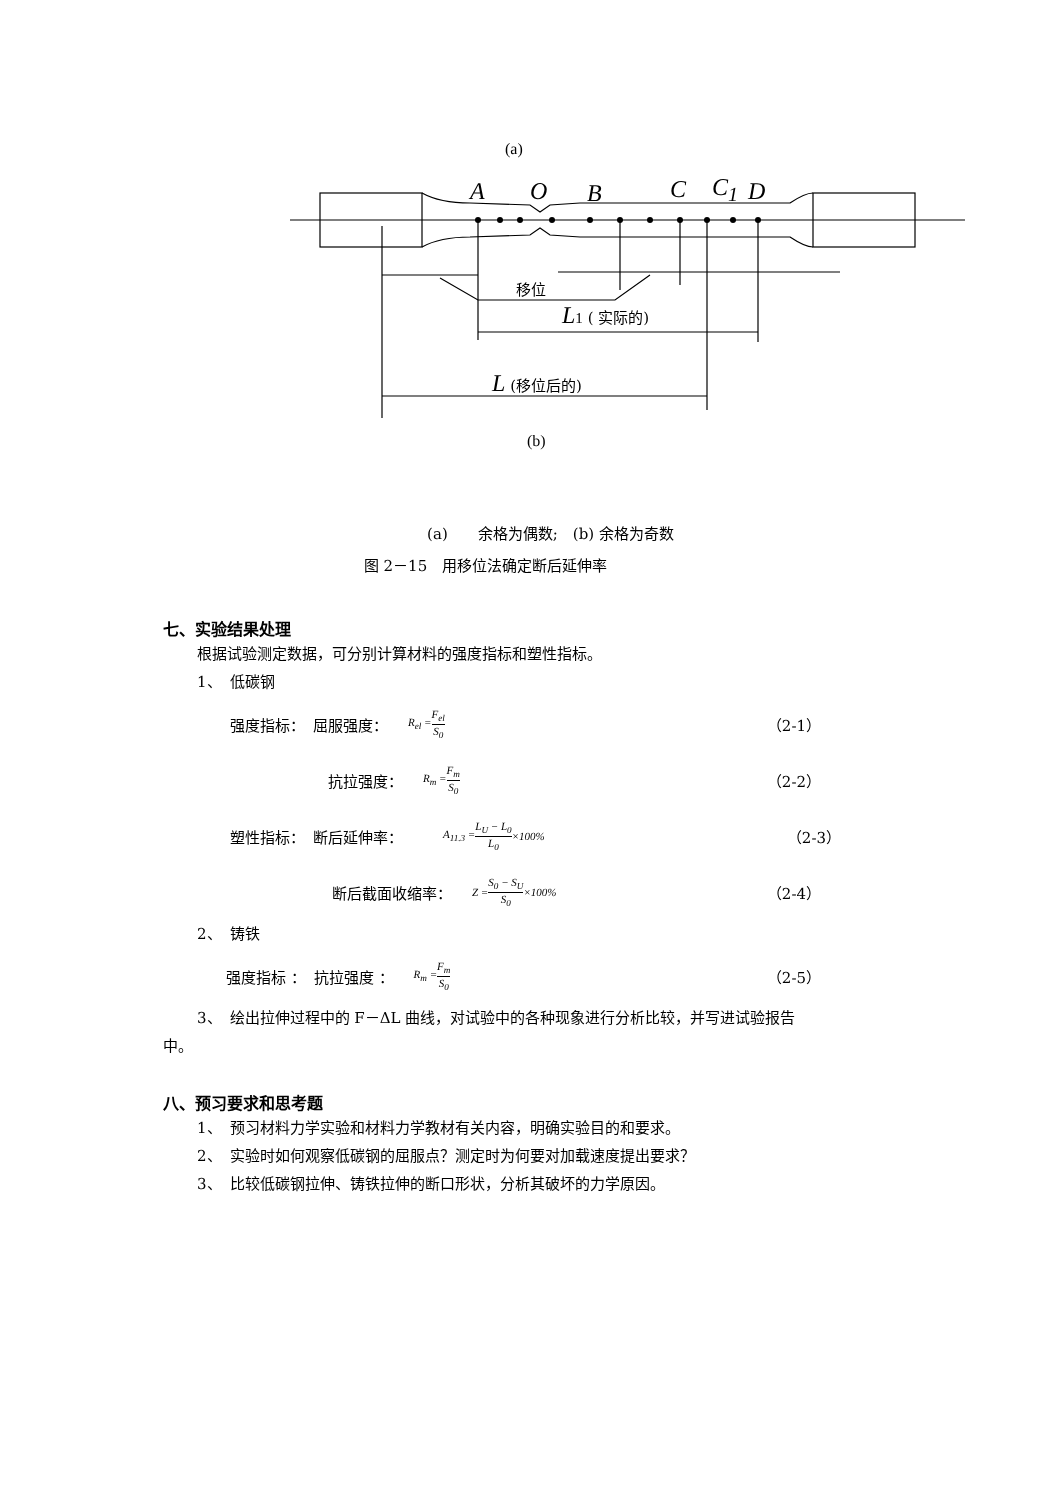(a)
A O B C C<sub>1</sub> D
移位
L 1 ( 实际的)
L (移位后的)
(b)
(a)　　余格为偶数;　(b) 余格为奇数
图 2－15　用移位法确定断后延伸率
七、实验结果处理
根据试验测定数据，可分别计算材料的强度指标和塑性指标。
1、　低碳钢
强度指标：　屈服强度： R<sub>el</sub> = F<sub>el</sub> S<sub>0</sub> （2-1）
抗拉强度： R<sub>m</sub> = F<sub>m</sub> S<sub>0</sub> （2-2）
塑性指标：　断后延伸率： A<sub>11.3</sub> = L<sub>U</sub> − L<sub>0</sub> L<sub>0</sub> ×100% （2-3）
断后截面收缩率： Z = S<sub>0</sub> − S<sub>U</sub> S<sub>0</sub> ×100% （2-4）
2、　铸铁
强度指标 ：　抗拉强度 ： R<sub>m</sub> = F<sub>m</sub> S<sub>0</sub> （2-5）
3、　绘出拉伸过程中的 F－ΔL 曲线，对试验中的各种现象进行分析比较，并写进试验报告
中。
八、预习要求和思考题
1、　预习材料力学实验和材料力学教材有关内容，明确实验目的和要求。
2、　实验时如何观察低碳钢的屈服点？测定时为何要对加载速度提出要求？
3、　比较低碳钢拉伸、铸铁拉伸的断口形状，分析其破坏的力学原因。